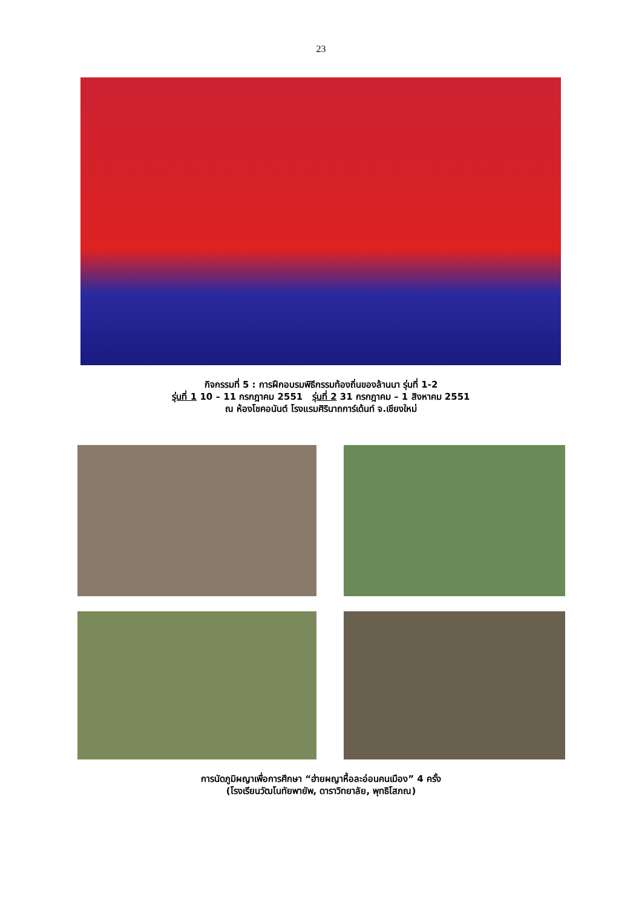23
กิจกรรมที่ 5 : การฝึกอบรมพิธีกรรมท้องถิ่นของล้านนา รุ่นที่ 1-2
รุ่นที่ 1 10 – 11 กรกฎาคม 2551 รุ่นที่ 2 31 กรกฎาคม – 1 สิงหาคม 2551
ณ ห้องโชคอนันต์ โรงแรมศิรินาถการ์เด้นท์ จ.เชียงใหม่
การนัดภูมิผญาเพื่อการศึกษา “ฮ่ายผญาหื้อละอ่อนคนเมือง” 4 ครั้ง
(โรงเรียนวัฒโนทัยพายัพ, ดาราวิทยาลัย, พุทธิโสภณ)